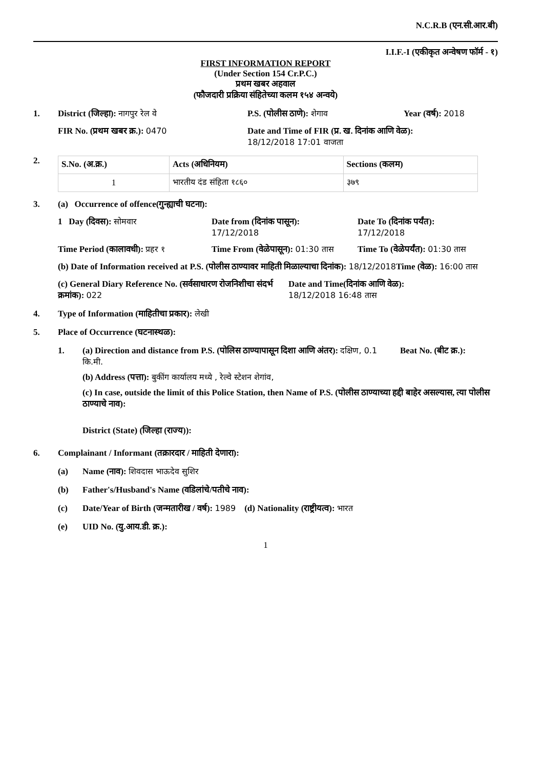N.C.R.B (एन.सी.आर.बी)
I.I.F.-I (एकीकृत अन्वेषण फॉर्म - १)
FIRST INFORMATION REPORT
(Under Section 154 Cr.P.C.)
प्रथम खबर अहवाल
(फौजदारी प्रक्रिया संहितेच्या कलम १५४ अन्वये)
1. District (जिल्हा): नागपुर रेल वे P.S. (पोलीस ठाणे): शेगाव Year (वर्ष): 2018
FIR No. (प्रथम खबर क्र.): 0470 Date and Time of FIR (प्र. ख. दिनांक आणि वेळ):
18/12/2018 17:01 वाजता
2.
| S.No. (अ.क्र.) | Acts (अधिनियम) | Sections (कलम) |
| --- | --- | --- |
| 1 | भारतीय दंड संहिता १८६० | ३७९ |
3. (a) Occurrence of offence(गुन्ह्याची घटना):
1 Day (दिवस): सोमवार Date from (दिनांक पासून):
17/12/2018
Date To (दिनांक पर्यंत):
17/12/2018
Time Period (कालावधी): प्रहर १
Time From (वेळेपासून): 01:30 तास
Time To (वेळेपर्यंत): 01:30 तास
(b) Date of Information received at P.S. (पोलीस ठाण्यावर माहिती मिळाल्याचा दिनांक): 18/12/2018
Time (वेळ): 16:00 तास
(c) General Diary Reference No. (सर्वसाधारण रोजनिशीचा संदर्भ क्रमांक): 022
Date and Time(दिनांक आणि वेळ):
18/12/2018 16:48 तास
4. Type of Information (माहितीचा प्रकार): लेखी
5. Place of Occurrence (घटनास्थळ):
1. (a) Direction and distance from P.S. (पोलिस ठाण्यापासून दिशा आणि अंतर): दक्षिण, 0.1 कि.मी.
Beat No. (बीट क्र.):
(b) Address (पत्ता): बुकींग कार्यालय मध्ये , रेल्वे स्टेशन शेगांव,
(c) In case, outside the limit of this Police Station, then Name of P.S. (पोलीस ठाण्याच्या हद्दी बाहेर असल्यास, त्या पोलीस ठाण्याचे नाव):
District (State) (जिल्हा (राज्य)):
6. Complainant / Informant (तक्रारदार / माहिती देणारा):
(a) Name (नाव): शिवदास भाऊदेव सुशिर
(b) Father's/Husband's Name (वडिलांचे/पतीचे नाव):
(c) Date/Year of Birth (जन्मतारीख / वर्ष): 1989 (d) Nationality (राष्ट्रीयत्व): भारत
(e) UID No. (यु.आय.डी. क्र.):
1